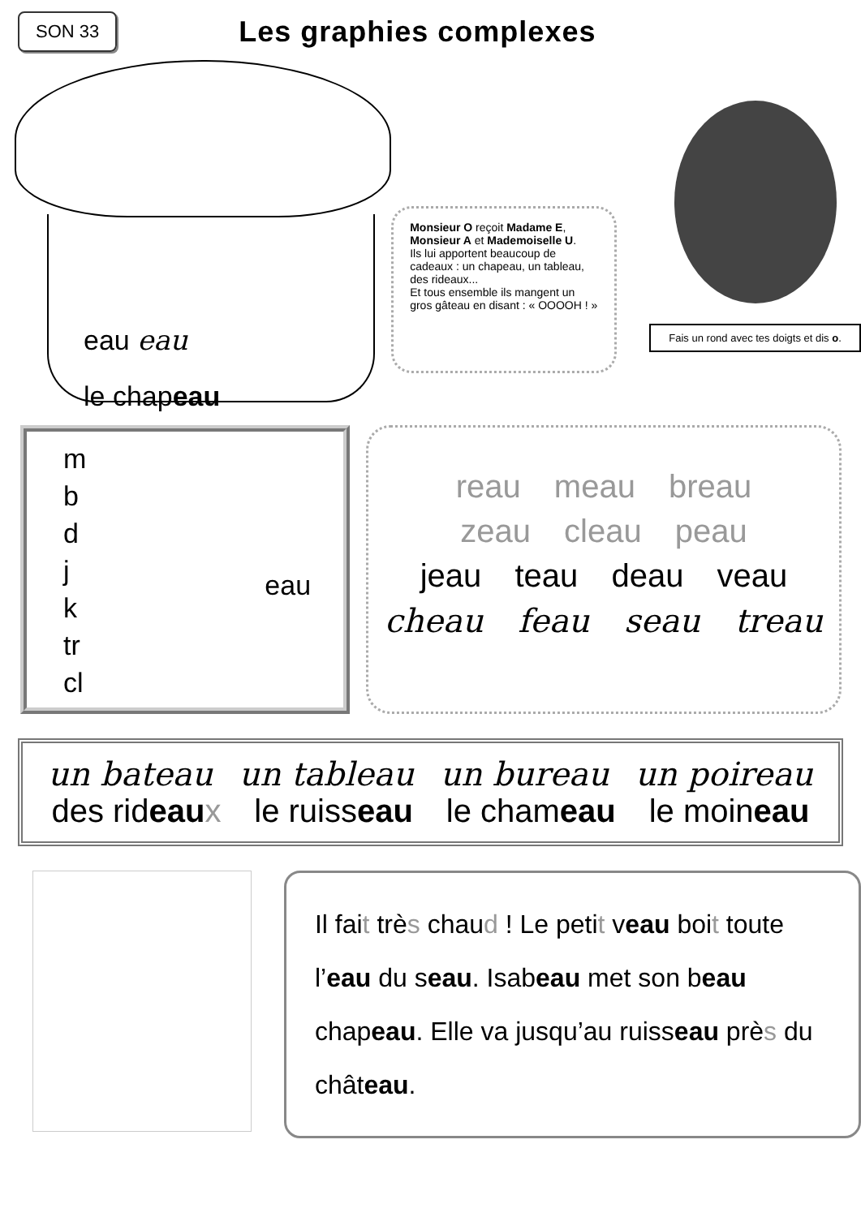SON 33
Les graphies complexes
eau eau
le chapeau
Monsieur O reçoit Madame E, Monsieur A et Mademoiselle U.
Ils lui apportent beaucoup de cadeaux : un chapeau, un tableau, des rideaux...
Et tous ensemble ils mangent un gros gâteau en disant : « OOOOH ! »
Fais un rond avec tes doigts et dis o.
m
b
d
j
k
tr
cl
eau
reau meau breau
zeau cleau peau
jeau teau deau veau
cheau feau seau treau
un bateau un tableau un bureau un poireau
des rideau x le ruisseau le chameau le moineau
Il fait très chaud ! Le petit veau boit toute l’eau du seau. Isabeau met son beau chapeau. Elle va jusqu’au ruisseau près du château.